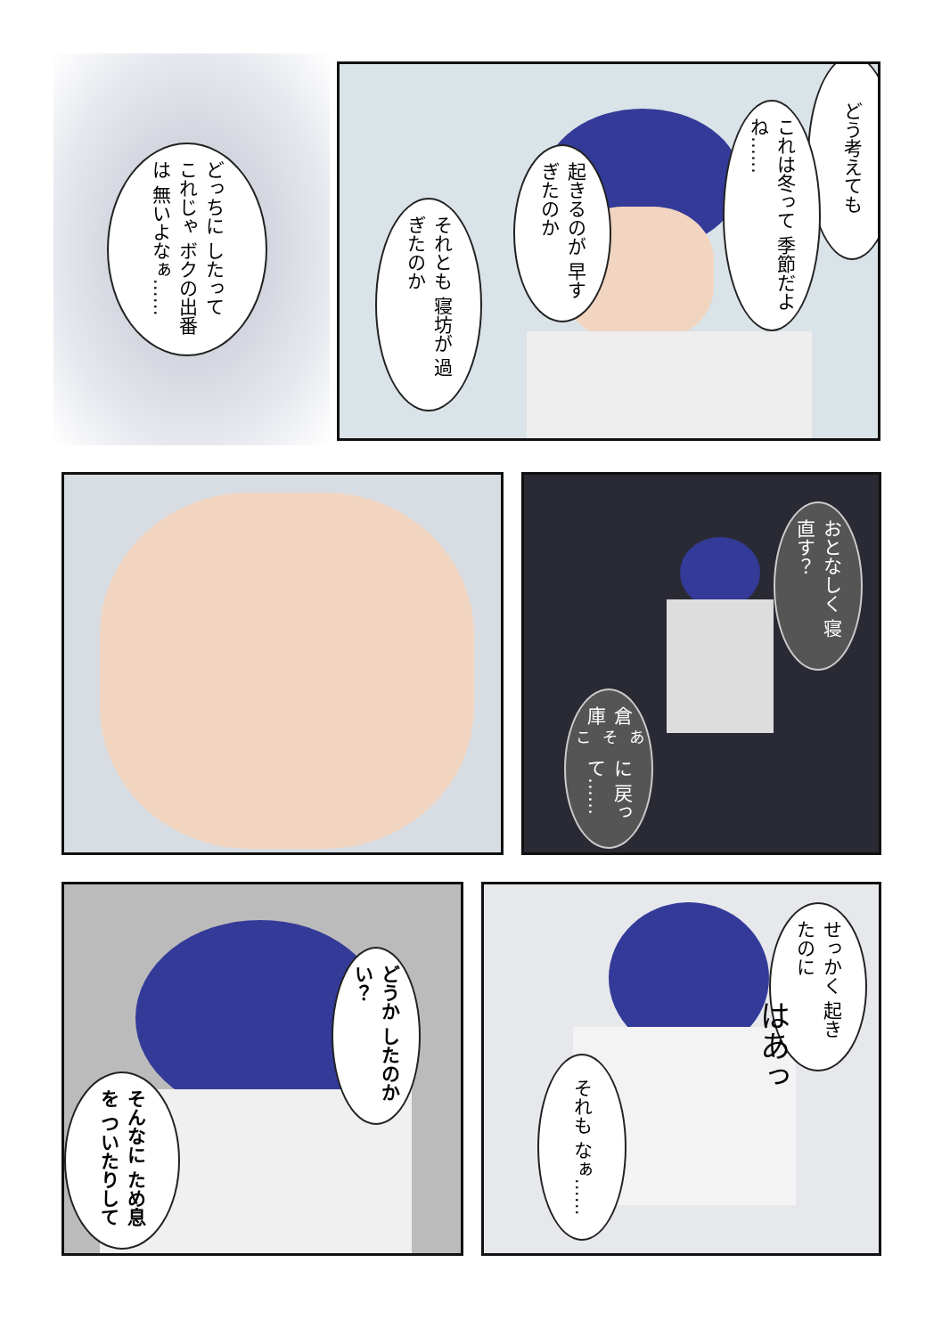どっちに したって これじゃ ボクの出番は 無いよなぁ……
どう考えても
これは冬って 季節だよね……
起きるのが 早すぎたのか
それとも 寝坊が 過ぎたのか
おとなしく 寝直す？
倉庫<sup>あそこ</sup>に 戻って……
どうか したのかい？
そんなに ため息を ついたりして
せっかく 起きたのに
はあっ
それも なぁ……